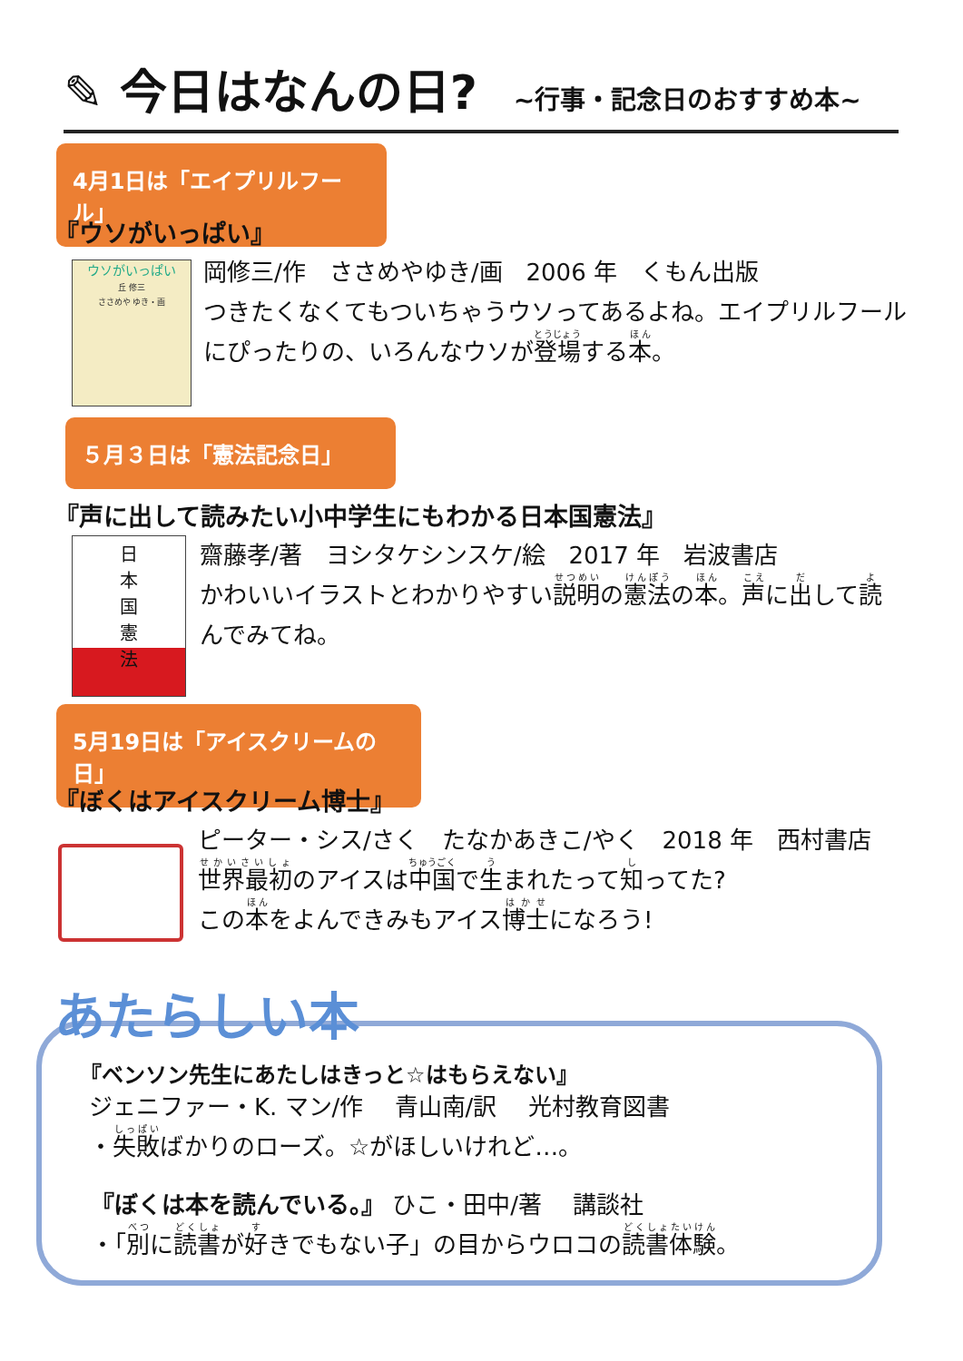✎ 今日はなんの日? ~行事・記念日のおすすめ本~
4月1日は「エイプリルフール」
『ウソがいっぱい』
ウソがいっぱい
丘 修三
ささめや ゆき・画
岡修三/作　ささめやゆき/画　2006 年　くもん出版
つきたくなくてもついちゃうウソってあるよね。エイプリルフールにぴったりの、いろんなウソが登場する本。
５月３日は「憲法記念日」
『声に出して読みたい小中学生にもわかる日本国憲法』
日
本
国
憲
法
齋藤孝/著　ヨシタケシンスケ/絵　2017 年　岩波書店
かわいいイラストとわかりやすい説明の憲法の本。声に出して読んでみてね。
5月19日は「アイスクリームの日」
『ぼくはアイスクリーム博士』
ピーター・シス/さく　たなかあきこ/やく　2018 年　西村書店
世界最初のアイスは中国で生まれたって知ってた?
この本をよんできみもアイス博士になろう!
あたらしい本
『ベンソン先生にあたしはきっと☆はもらえない』
ジェニファー・K. マン/作　 青山南/訳　 光村教育図書
・失敗ばかりのローズ。☆がほしいけれど…。
『ぼくは本を読んでいる。』 ひこ・田中/著　 講談社
・「別に読書が好きでもない子」の目からウロコの読書体験。